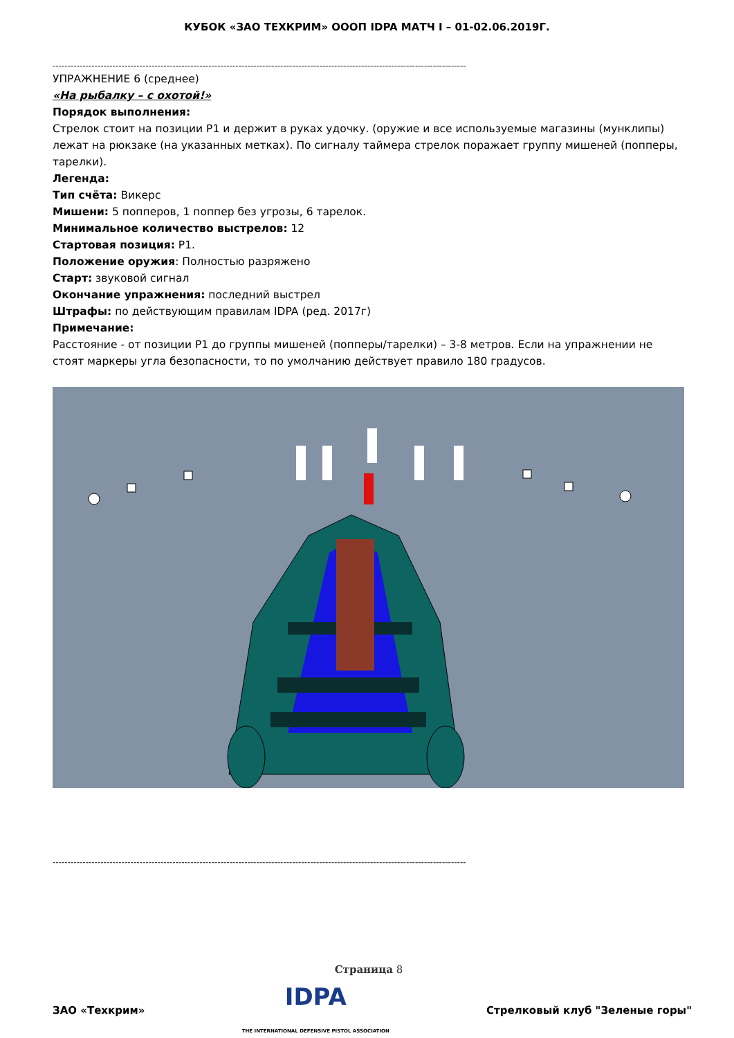КУБОК «ЗАО ТЕХКРИМ» ОООП IDPA МАТЧ I – 01-02.06.2019Г.
------------------------------------------------------------------------------------------------------------------------------------------
УПРАЖНЕНИЕ 6 (среднее)
«На рыбалку – с охотой!»
Порядок выполнения:
Стрелок стоит на позиции Р1 и держит в руках удочку. (оружие и все используемые магазины (мунклипы) лежат на рюкзаке (на указанных метках). По сигналу таймера стрелок поражает группу мишеней (попперы, тарелки).
Легенда:
Тип счёта: Викерс
Мишени: 5 попперов, 1 поппер без угрозы, 6 тарелок.
Минимальное количество выстрелов: 12
Стартовая позиция: P1.
Положение оружия: Полностью разряжено
Старт: звуковой сигнал
Окончание упражнения: последний выстрел
Штрафы: по действующим правилам IDPA (ред. 2017г)
Примечание:
Расстояние - от позиции Р1 до группы мишеней (попперы/тарелки) – 3-8 метров. Если на упражнении не стоят маркеры угла безопасности, то по умолчанию действует правило 180 градусов.
------------------------------------------------------------------------------------------------------------------------------------------
Страница 8
ЗАО «Техкрим» IDPA
THE INTERNATIONAL DEFENSIVE PISTOL ASSOCIATION Стрелковый клуб "Зеленые горы"